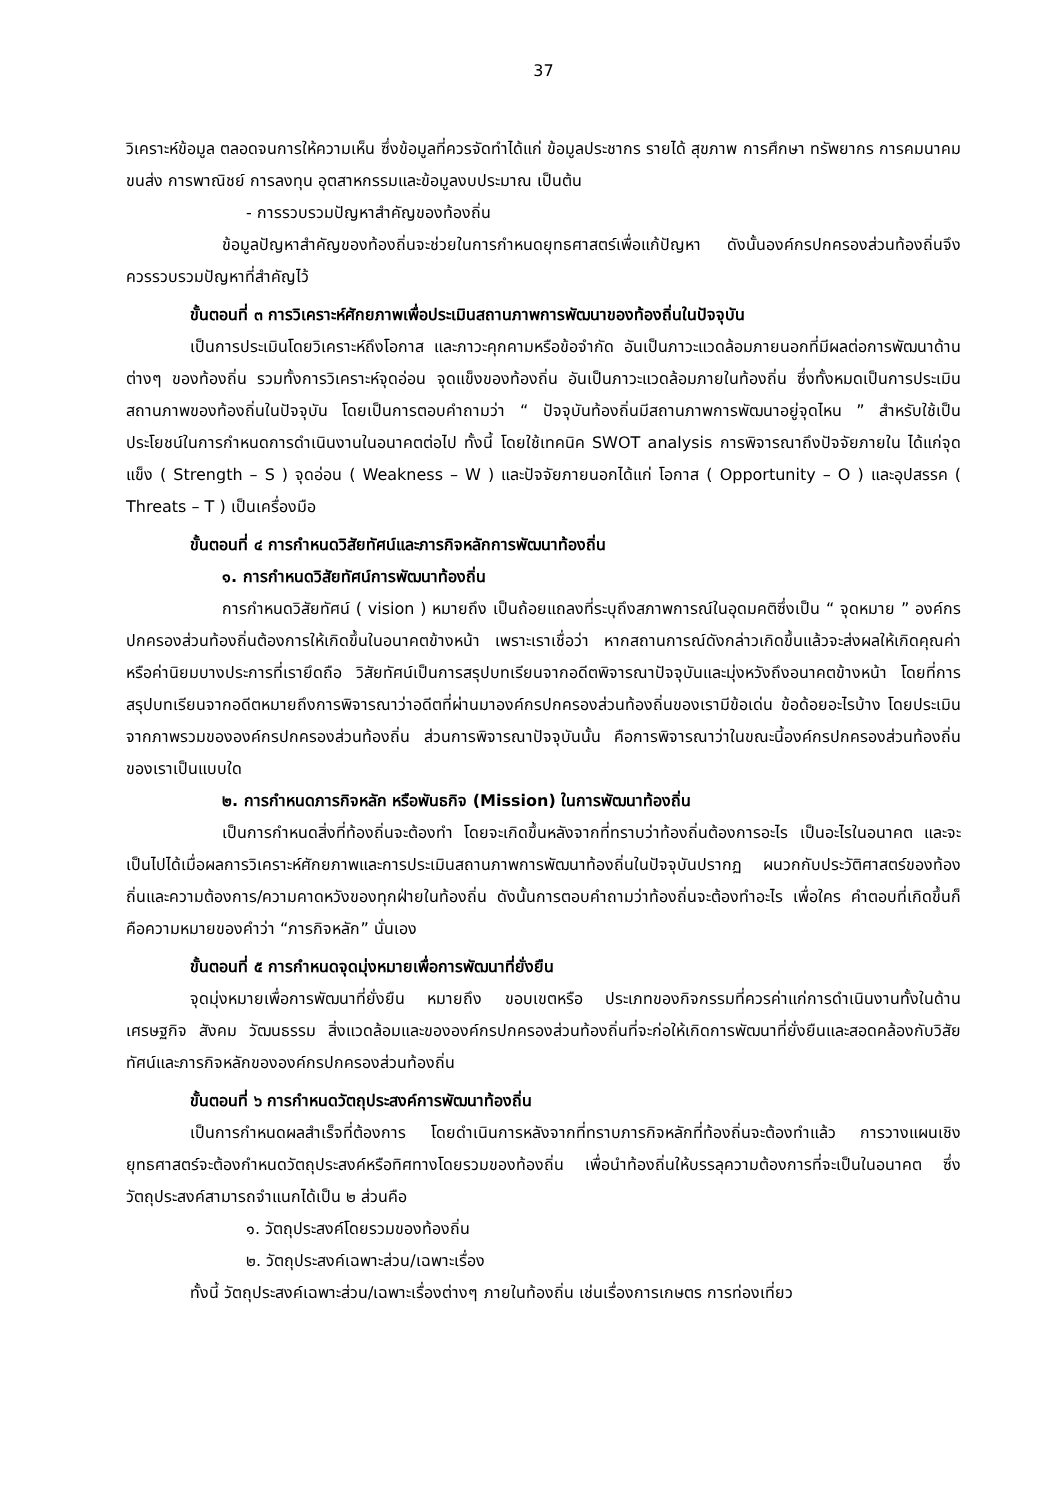37
วิเคราะห์ข้อมูล ตลอดจนการให้ความเห็น ซึ่งข้อมูลที่ควรจัดทำได้แก่ ข้อมูลประชากร รายได้ สุขภาพ การศึกษา ทรัพยากร การคมนาคมขนส่ง การพาณิชย์ การลงทุน อุตสาหกรรมและข้อมูลงบประมาณ เป็นต้น
- การรวบรวมปัญหาสำคัญของท้องถิ่น
ข้อมูลปัญหาสำคัญของท้องถิ่นจะช่วยในการกำหนดยุทธศาสตร์เพื่อแก้ปัญหา ดังนั้นองค์กรปกครองส่วนท้องถิ่นจึงควรรวบรวมปัญหาที่สำคัญไว้
ขั้นตอนที่ ๓ การวิเคราะห์ศักยภาพเพื่อประเมินสถานภาพการพัฒนาของท้องถิ่นในปัจจุบัน
เป็นการประเมินโดยวิเคราะห์ถึงโอกาส และภาวะคุกคามหรือข้อจำกัด อันเป็นภาวะแวดล้อมภายนอกที่มีผลต่อการพัฒนาด้านต่างๆ ของท้องถิ่น รวมทั้งการวิเคราะห์จุดอ่อน จุดแข็งของท้องถิ่น อันเป็นภาวะแวดล้อมภายในท้องถิ่น ซึ่งทั้งหมดเป็นการประเมินสถานภาพของท้องถิ่นในปัจจุบัน โดยเป็นการตอบคำถามว่า “ ปัจจุบันท้องถิ่นมีสถานภาพการพัฒนาอยู่จุดไหน ” สำหรับใช้เป็นประโยชน์ในการกำหนดการดำเนินงานในอนาคตต่อไป ทั้งนี้ โดยใช้เทคนิค SWOT analysis การพิจารณาถึงปัจจัยภายใน ได้แก่จุดแข็ง ( Strength – S ) จุดอ่อน ( Weakness – W ) และปัจจัยภายนอกได้แก่ โอกาส ( Opportunity – O ) และอุปสรรค ( Threats – T ) เป็นเครื่องมือ
ขั้นตอนที่ ๔ การกำหนดวิสัยทัศน์และภารกิจหลักการพัฒนาท้องถิ่น
๑. การกำหนดวิสัยทัศน์การพัฒนาท้องถิ่น
การกำหนดวิสัยทัศน์ ( vision ) หมายถึง เป็นถ้อยแถลงที่ระบุถึงสภาพการณ์ในอุดมคติซึ่งเป็น “ จุดหมาย ” องค์กรปกครองส่วนท้องถิ่นต้องการให้เกิดขึ้นในอนาคตข้างหน้า เพราะเราเชื่อว่า หากสถานการณ์ดังกล่าวเกิดขึ้นแล้วจะส่งผลให้เกิดคุณค่าหรือค่านิยมบางประการที่เรายึดถือ วิสัยทัศน์เป็นการสรุปบทเรียนจากอดีตพิจารณาปัจจุบันและมุ่งหวังถึงอนาคตข้างหน้า โดยที่การสรุปบทเรียนจากอดีตหมายถึงการพิจารณาว่าอดีตที่ผ่านมาองค์กรปกครองส่วนท้องถิ่นของเรามีข้อเด่น ข้อด้อยอะไรบ้าง โดยประเมินจากภาพรวมขององค์กรปกครองส่วนท้องถิ่น ส่วนการพิจารณาปัจจุบันนั้น คือการพิจารณาว่าในขณะนี้องค์กรปกครองส่วนท้องถิ่นของเราเป็นแบบใด
๒. การกำหนดภารกิจหลัก หรือพันธกิจ (Mission) ในการพัฒนาท้องถิ่น
เป็นการกำหนดสิ่งที่ท้องถิ่นจะต้องทำ โดยจะเกิดขึ้นหลังจากที่ทราบว่าท้องถิ่นต้องการอะไร เป็นอะไรในอนาคต และจะเป็นไปได้เมื่อผลการวิเคราะห์ศักยภาพและการประเมินสถานภาพการพัฒนาท้องถิ่นในปัจจุบันปรากฏ ผนวกกับประวัติศาสตร์ของท้องถิ่นและความต้องการ/ความคาดหวังของทุกฝ่ายในท้องถิ่น ดังนั้นการตอบคำถามว่าท้องถิ่นจะต้องทำอะไร เพื่อใคร คำตอบที่เกิดขึ้นก็คือความหมายของคำว่า “ภารกิจหลัก” นั่นเอง
ขั้นตอนที่ ๕ การกำหนดจุดมุ่งหมายเพื่อการพัฒนาที่ยั่งยืน
จุดมุ่งหมายเพื่อการพัฒนาที่ยั่งยืน หมายถึง ขอบเขตหรือ ประเภทของกิจกรรมที่ควรค่าแก่การดำเนินงานทั้งในด้านเศรษฐกิจ สังคม วัฒนธรรม สิ่งแวดล้อมและขององค์กรปกครองส่วนท้องถิ่นที่จะก่อให้เกิดการพัฒนาที่ยั่งยืนและสอดคล้องกับวิสัยทัศน์และภารกิจหลักขององค์กรปกครองส่วนท้องถิ่น
ขั้นตอนที่ ๖ การกำหนดวัตถุประสงค์การพัฒนาท้องถิ่น
เป็นการกำหนดผลสำเร็จที่ต้องการ โดยดำเนินการหลังจากที่ทราบภารกิจหลักที่ท้องถิ่นจะต้องทำแล้ว การวางแผนเชิงยุทธศาสตร์จะต้องกำหนดวัตถุประสงค์หรือทิศทางโดยรวมของท้องถิ่น เพื่อนำท้องถิ่นให้บรรลุความต้องการที่จะเป็นในอนาคต ซึ่งวัตถุประสงค์สามารถจำแนกได้เป็น ๒ ส่วนคือ
๑. วัตถุประสงค์โดยรวมของท้องถิ่น
๒. วัตถุประสงค์เฉพาะส่วน/เฉพาะเรื่อง
ทั้งนี้ วัตถุประสงค์เฉพาะส่วน/เฉพาะเรื่องต่างๆ ภายในท้องถิ่น เช่นเรื่องการเกษตร การท่องเที่ยว